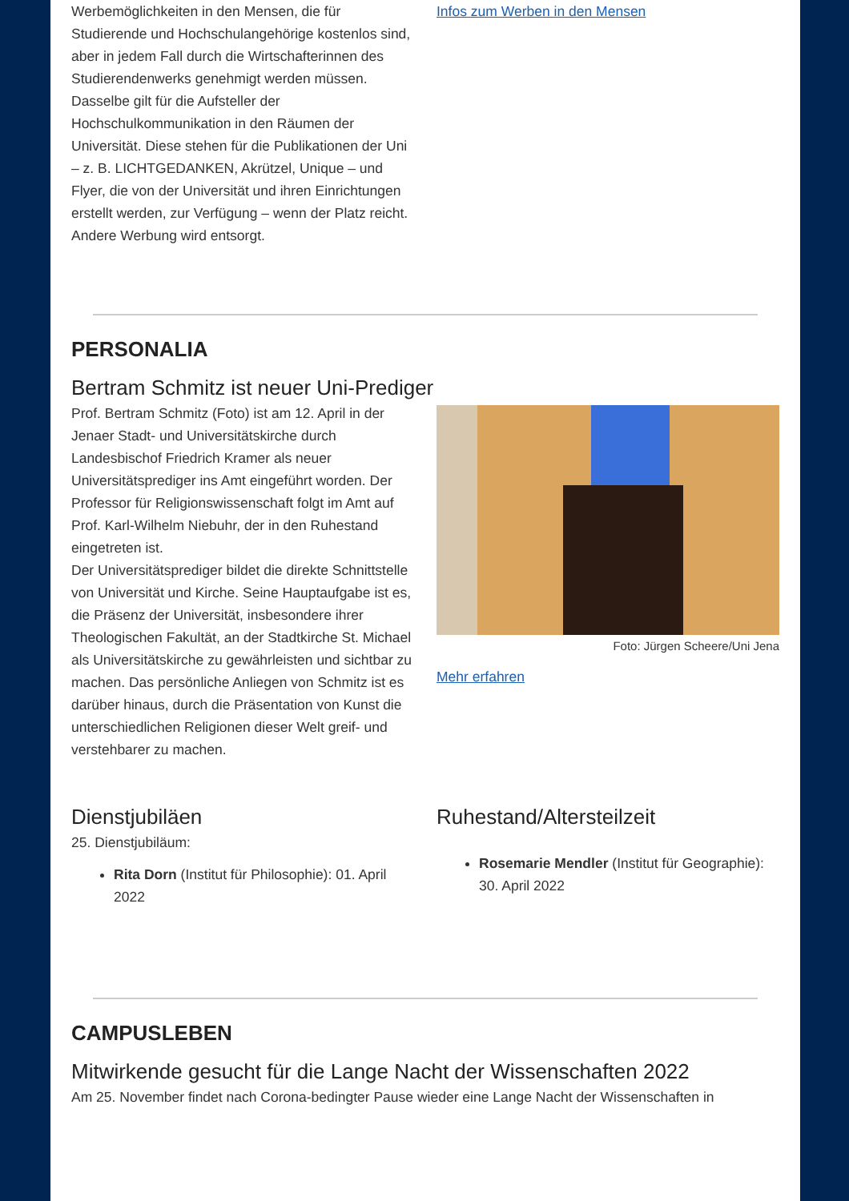Werbemöglichkeiten in den Mensen, die für Studierende und Hochschulangehörige kostenlos sind, aber in jedem Fall durch die Wirtschafterinnen des Studierendenwerks genehmigt werden müssen. Dasselbe gilt für die Aufsteller der Hochschulkommunikation in den Räumen der Universität. Diese stehen für die Publikationen der Uni – z. B. LICHTGEDANKEN, Akrützel, Unique – und Flyer, die von der Universität und ihren Einrichtungen erstellt werden, zur Verfügung – wenn der Platz reicht. Andere Werbung wird entsorgt.
Infos zum Werben in den Mensen
PERSONALIA
Bertram Schmitz ist neuer Uni-Prediger
Prof. Bertram Schmitz (Foto) ist am 12. April in der Jenaer Stadt- und Universitätskirche durch Landesbischof Friedrich Kramer als neuer Universitätsprediger ins Amt eingeführt worden. Der Professor für Religionswissenschaft folgt im Amt auf Prof. Karl-Wilhelm Niebuhr, der in den Ruhestand eingetreten ist.
Der Universitätsprediger bildet die direkte Schnittstelle von Universität und Kirche. Seine Hauptaufgabe ist es, die Präsenz der Universität, insbesondere ihrer Theologischen Fakultät, an der Stadtkirche St. Michael als Universitätskirche zu gewährleisten und sichtbar zu machen. Das persönliche Anliegen von Schmitz ist es darüber hinaus, durch die Präsentation von Kunst die unterschiedlichen Religionen dieser Welt greif- und verstehbarer zu machen.
Foto: Jürgen Scheere/Uni Jena
Mehr erfahren
Dienstjubiläen
25. Dienstjubiläum:
Rita Dorn (Institut für Philosophie): 01. April 2022
Ruhestand/Altersteilzeit
Rosemarie Mendler (Institut für Geographie): 30. April 2022
CAMPUSLEBEN
Mitwirkende gesucht für die Lange Nacht der Wissenschaften 2022
Am 25. November findet nach Corona-bedingter Pause wieder eine Lange Nacht der Wissenschaften in